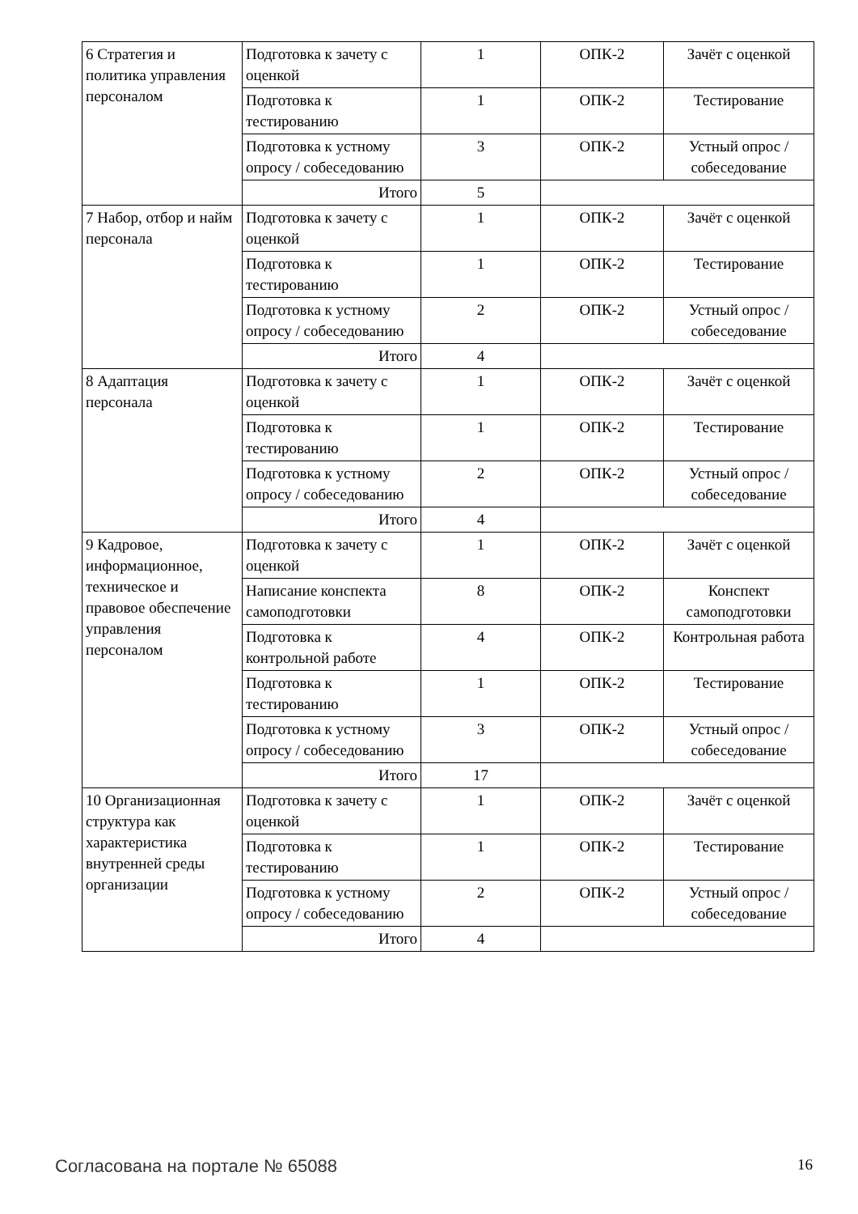| 6 Стратегия и политика управления персоналом | Подготовка к зачету с оценкой | 1 | ОПК-2 | Зачёт с оценкой |
| | Подготовка к тестированию | 1 | ОПК-2 | Тестирование |
| | Подготовка к устному опросу / собеседованию | 3 | ОПК-2 | Устный опрос / собеседование |
| | Итого | 5 | | |
| 7 Набор, отбор и найм персонала | Подготовка к зачету с оценкой | 1 | ОПК-2 | Зачёт с оценкой |
| | Подготовка к тестированию | 1 | ОПК-2 | Тестирование |
| | Подготовка к устному опросу / собеседованию | 2 | ОПК-2 | Устный опрос / собеседование |
| | Итого | 4 | | |
| 8 Адаптация персонала | Подготовка к зачету с оценкой | 1 | ОПК-2 | Зачёт с оценкой |
| | Подготовка к тестированию | 1 | ОПК-2 | Тестирование |
| | Подготовка к устному опросу / собеседованию | 2 | ОПК-2 | Устный опрос / собеседование |
| | Итого | 4 | | |
| 9 Кадровое, информационное, техническое и правовое обеспечение управления персоналом | Подготовка к зачету с оценкой | 1 | ОПК-2 | Зачёт с оценкой |
| | Написание конспекта самоподготовки | 8 | ОПК-2 | Конспект самоподготовки |
| | Подготовка к контрольной работе | 4 | ОПК-2 | Контрольная работа |
| | Подготовка к тестированию | 1 | ОПК-2 | Тестирование |
| | Подготовка к устному опросу / собеседованию | 3 | ОПК-2 | Устный опрос / собеседование |
| | Итого | 17 | | |
| 10 Организационная структура как характеристика внутренней среды организации | Подготовка к зачету с оценкой | 1 | ОПК-2 | Зачёт с оценкой |
| | Подготовка к тестированию | 1 | ОПК-2 | Тестирование |
| | Подготовка к устному опросу / собеседованию | 2 | ОПК-2 | Устный опрос / собеседование |
| | Итого | 4 | | |
Согласована на портале № 65088 16